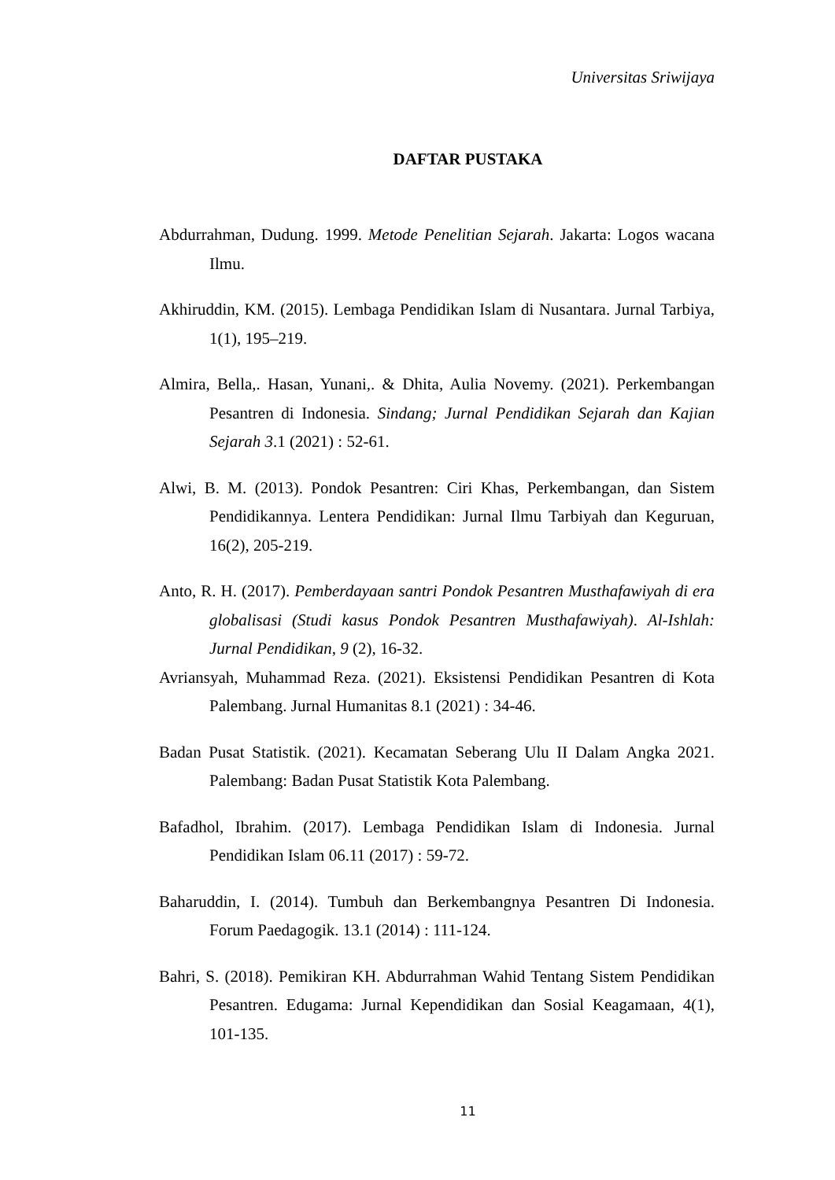Universitas Sriwijaya
DAFTAR PUSTAKA
Abdurrahman, Dudung. 1999. Metode Penelitian Sejarah. Jakarta: Logos wacana Ilmu.
Akhiruddin, KM. (2015). Lembaga Pendidikan Islam di Nusantara. Jurnal Tarbiya, 1(1), 195–219.
Almira, Bella,. Hasan, Yunani,. & Dhita, Aulia Novemy. (2021). Perkembangan Pesantren di Indonesia. Sindang; Jurnal Pendidikan Sejarah dan Kajian Sejarah 3.1 (2021) : 52-61.
Alwi, B. M. (2013). Pondok Pesantren: Ciri Khas, Perkembangan, dan Sistem Pendidikannya. Lentera Pendidikan: Jurnal Ilmu Tarbiyah dan Keguruan, 16(2), 205-219.
Anto, R. H. (2017). Pemberdayaan santri Pondok Pesantren Musthafawiyah di era globalisasi (Studi kasus Pondok Pesantren Musthafawiyah). Al-Ishlah: Jurnal Pendidikan, 9 (2), 16-32.
Avriansyah, Muhammad Reza. (2021). Eksistensi Pendidikan Pesantren di Kota Palembang. Jurnal Humanitas 8.1 (2021) : 34-46.
Badan Pusat Statistik. (2021). Kecamatan Seberang Ulu II Dalam Angka 2021. Palembang: Badan Pusat Statistik Kota Palembang.
Bafadhol, Ibrahim. (2017). Lembaga Pendidikan Islam di Indonesia. Jurnal Pendidikan Islam 06.11 (2017) : 59-72.
Baharuddin, I. (2014). Tumbuh dan Berkembangnya Pesantren Di Indonesia. Forum Paedagogik. 13.1 (2014) : 111-124.
Bahri, S. (2018). Pemikiran KH. Abdurrahman Wahid Tentang Sistem Pendidikan Pesantren. Edugama: Jurnal Kependidikan dan Sosial Keagamaan, 4(1), 101-135.
11